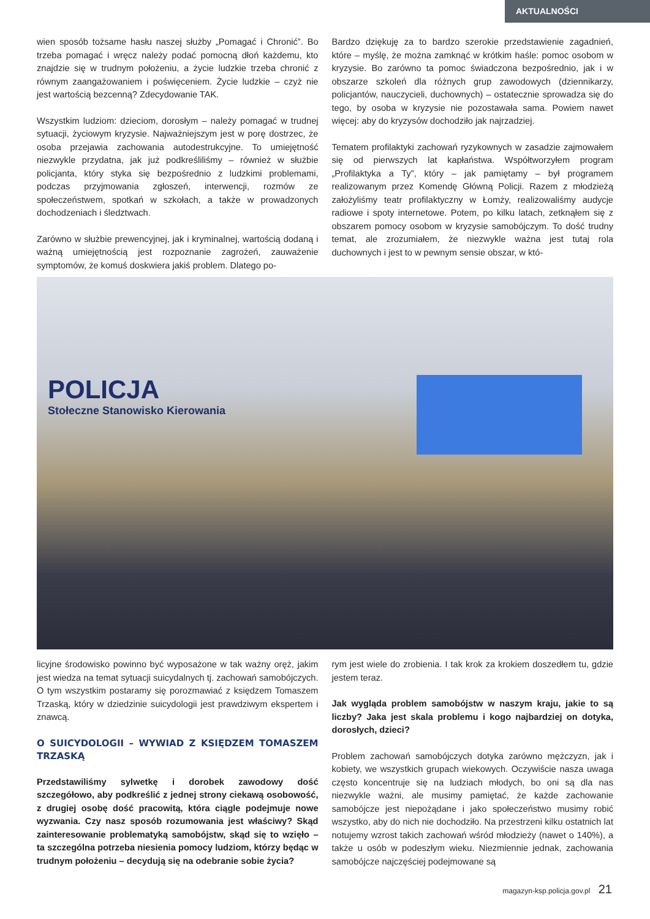AKTUALNOŚCI
wien sposób tożsame hasłu naszej służby „Pomagać i Chronić”. Bo trzeba pomagać i wręcz należy podać pomocną dłoń każdemu, kto znajdzie się w trudnym położeniu, a życie ludzkie trzeba chronić z równym zaangażowaniem i poświęceniem. Życie ludzkie – czyż nie jest wartością bezcenną? Zdecydowanie TAK.
Wszystkim ludziom: dzieciom, dorosłym – należy pomagać w trudnej sytuacji, życiowym kryzysie. Najważniejszym jest w porę dostrzec, że osoba przejawia zachowania autodestrukcyjne. To umiejętność niezwykle przydatna, jak już podkreśliliśmy – również w służbie policjanta, który styka się bezpośrednio z ludzkimi problemami, podczas przyjmowania zgłoszeń, interwencji, rozmów ze społeczeństwem, spotkań w szkołach, a także w prowadzonych dochodzeniach i śledztwach.
Zarówno w służbie prewencyjnej, jak i kryminalnej, wartością dodaną i ważną umiejętnością jest rozpoznanie zagrożeń, zauważenie symptomów, że komuś doskwiera jakiś problem. Dlatego po-
Bardzo dziękuję za to bardzo szerokie przedstawienie zagadnień, które – myślę, że można zamknąć w krótkim haśle: pomoc osobom w kryzysie. Bo zarówno ta pomoc świadczona bezpośrednio, jak i w obszarze szkoleń dla różnych grup zawodowych (dziennikarzy, policjantów, nauczycieli, duchownych) – ostatecznie sprowadza się do tego, by osoba w kryzysie nie pozostawała sama. Powiem nawet więcej: aby do kryzysów dochodziło jak najrzadziej.
Tematem profilaktyki zachowań ryzykownych w zasadzie zajmowałem się od pierwszych lat kapłaństwa. Współtworzyłem program „Profilaktyka a Ty”, który – jak pamiętamy – był programem realizowanym przez Komendę Główną Policji. Razem z młodzieżą założyliśmy teatr profilaktyczny w Łomży, realizowaliśmy audycje radiowe i spoty internetowe. Potem, po kilku latach, zetknąłem się z obszarem pomocy osobom w kryzysie samobójczym. To dość trudny temat, ale zrozumiałem, że niezwykle ważna jest tutaj rola duchownych i jest to w pewnym sensie obszar, w któ-
POLICJA
Stołeczne Stanowisko Kierowania
licyjne środowisko powinno być wyposażone w tak ważny oręż, jakim jest wiedza na temat sytuacji suicydalnych tj. zachowań samobójczych. O tym wszystkim postaramy się porozmawiać z księdzem Tomaszem Trzaską, który w dziedzinie suicydologii jest prawdziwym ekspertem i znawcą.
O SUICYDOLOGII – WYWIAD Z KSIĘDZEM TOMASZEM TRZASKĄ
Przedstawiliśmy sylwetkę i dorobek zawodowy dość szczegółowo, aby podkreślić z jednej strony ciekawą osobowość, z drugiej osobę dość pracowitą, która ciągle podejmuje nowe wyzwania. Czy nasz sposób rozumowania jest właściwy? Skąd zainteresowanie problematyką samobójstw, skąd się to wzięło – ta szczególna potrzeba niesienia pomocy ludziom, którzy będąc w trudnym położeniu – decydują się na odebranie sobie życia?
rym jest wiele do zrobienia. I tak krok za krokiem doszedłem tu, gdzie jestem teraz.
Jak wygląda problem samobójstw w naszym kraju, jakie to są liczby? Jaka jest skala problemu i kogo najbardziej on dotyka, dorosłych, dzieci?
Problem zachowań samobójczych dotyka zarówno mężczyzn, jak i kobiety, we wszystkich grupach wiekowych. Oczywiście nasza uwaga często koncentruje się na ludziach młodych, bo oni są dla nas niezwykle ważni, ale musimy pamiętać, że każde zachowanie samobójcze jest niepożądane i jako społeczeństwo musimy robić wszystko, aby do nich nie dochodziło. Na przestrzeni kilku ostatnich lat notujemy wzrost takich zachowań wśród młodzieży (nawet o 140%), a także u osób w podeszłym wieku. Niezmiennie jednak, zachowania samobójcze najczęściej podejmowane są
magazyn-ksp.policja.gov.pl 21